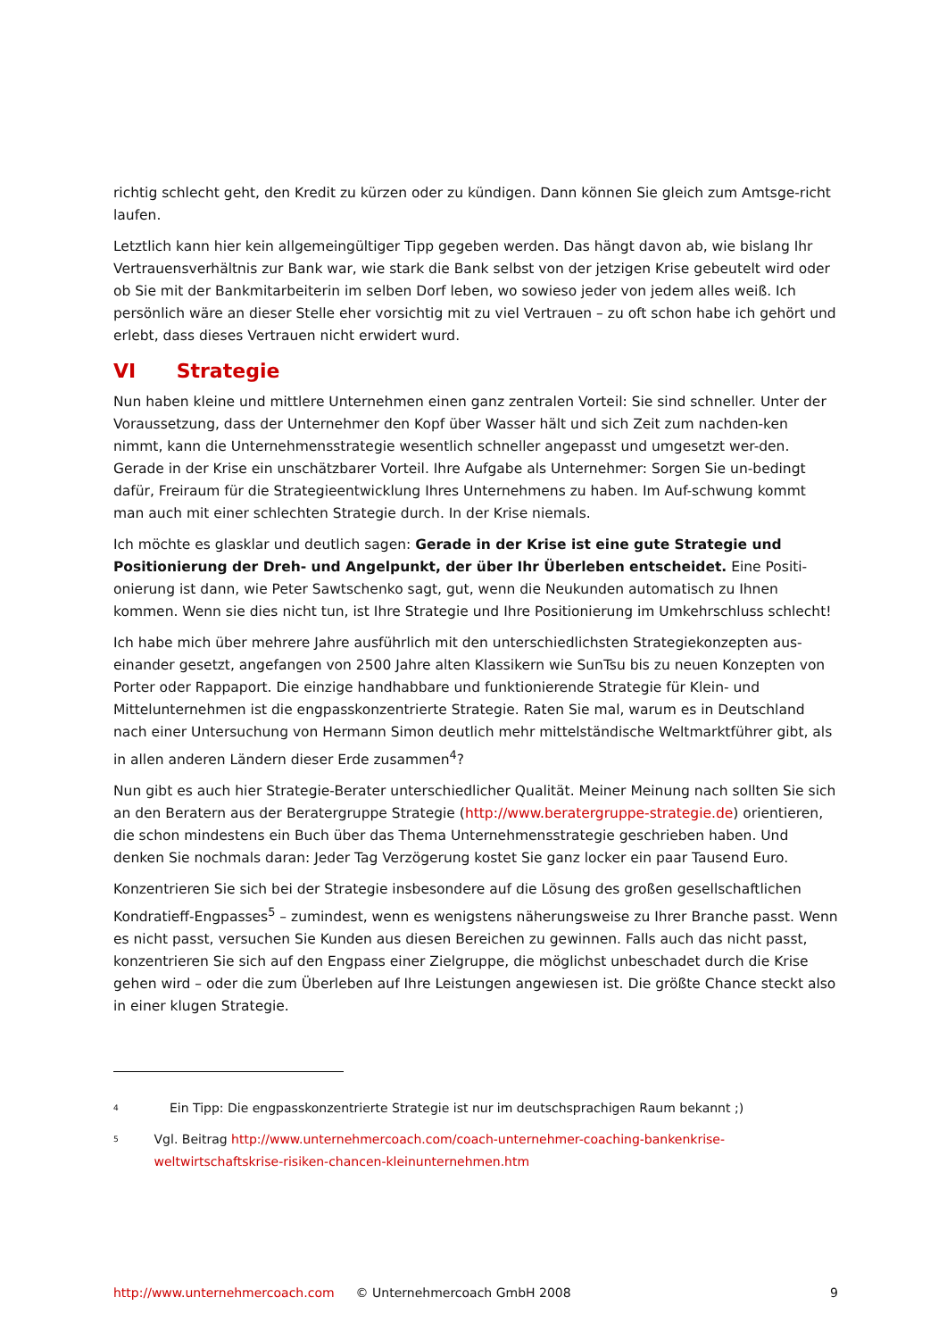richtig schlecht geht, den Kredit zu kürzen oder zu kündigen. Dann können Sie gleich zum Amtsge-richt laufen.
Letztlich kann hier kein allgemeingültiger Tipp gegeben werden. Das hängt davon ab, wie bislang Ihr Vertrauensverhältnis zur Bank war, wie stark die Bank selbst von der jetzigen Krise gebeutelt wird oder ob Sie mit der Bankmitarbeiterin im selben Dorf leben, wo sowieso jeder von jedem alles weiß. Ich persönlich wäre an dieser Stelle eher vorsichtig mit zu viel Vertrauen – zu oft schon habe ich gehört und erlebt, dass dieses Vertrauen nicht erwidert wurd.
VI Strategie
Nun haben kleine und mittlere Unternehmen einen ganz zentralen Vorteil: Sie sind schneller. Unter der Voraussetzung, dass der Unternehmer den Kopf über Wasser hält und sich Zeit zum nachden-ken nimmt, kann die Unternehmensstrategie wesentlich schneller angepasst und umgesetzt wer-den. Gerade in der Krise ein unschätzbarer Vorteil. Ihre Aufgabe als Unternehmer: Sorgen Sie un-bedingt dafür, Freiraum für die Strategieentwicklung Ihres Unternehmens zu haben. Im Auf-schwung kommt man auch mit einer schlechten Strategie durch. In der Krise niemals.
Ich möchte es glasklar und deutlich sagen: Gerade in der Krise ist eine gute Strategie und Positionierung der Dreh- und Angelpunkt, der über Ihr Überleben entscheidet. Eine Positi-onierung ist dann, wie Peter Sawtschenko sagt, gut, wenn die Neukunden automatisch zu Ihnen kommen. Wenn sie dies nicht tun, ist Ihre Strategie und Ihre Positionierung im Umkehrschluss schlecht!
Ich habe mich über mehrere Jahre ausführlich mit den unterschiedlichsten Strategiekonzepten aus-einander gesetzt, angefangen von 2500 Jahre alten Klassikern wie SunTsu bis zu neuen Konzepten von Porter oder Rappaport. Die einzige handhabbare und funktionierende Strategie für Klein- und Mittelunternehmen ist die engpasskonzentrierte Strategie. Raten Sie mal, warum es in Deutschland nach einer Untersuchung von Hermann Simon deutlich mehr mittelständische Weltmarktführer gibt, als in allen anderen Ländern dieser Erde zusammen<sup>4</sup>?
Nun gibt es auch hier Strategie-Berater unterschiedlicher Qualität. Meiner Meinung nach sollten Sie sich an den Beratern aus der Beratergruppe Strategie (http://www.beratergruppe-strategie.de) orientieren, die schon mindestens ein Buch über das Thema Unternehmensstrategie geschrieben haben. Und denken Sie nochmals daran: Jeder Tag Verzögerung kostet Sie ganz locker ein paar Tausend Euro.
Konzentrieren Sie sich bei der Strategie insbesondere auf die Lösung des großen gesellschaftlichen Kondratieff-Engpasses<sup>5</sup> – zumindest, wenn es wenigstens näherungsweise zu Ihrer Branche passt. Wenn es nicht passt, versuchen Sie Kunden aus diesen Bereichen zu gewinnen. Falls auch das nicht passt, konzentrieren Sie sich auf den Engpass einer Zielgruppe, die möglichst unbeschadet durch die Krise gehen wird – oder die zum Überleben auf Ihre Leistungen angewiesen ist. Die größte Chance steckt also in einer klugen Strategie.
<sup>4</sup>
Ein Tipp: Die engpasskonzentrierte Strategie ist nur im deutschsprachigen Raum bekannt ;)
<sup>5</sup>
Vgl. Beitrag http://www.unternehmercoach.com/coach-unternehmer-coaching-bankenkrise-weltwirtschaftskrise-risiken-chancen-kleinunternehmen.htm
http://www.unternehmercoach.com © Unternehmercoach GmbH 2008 9